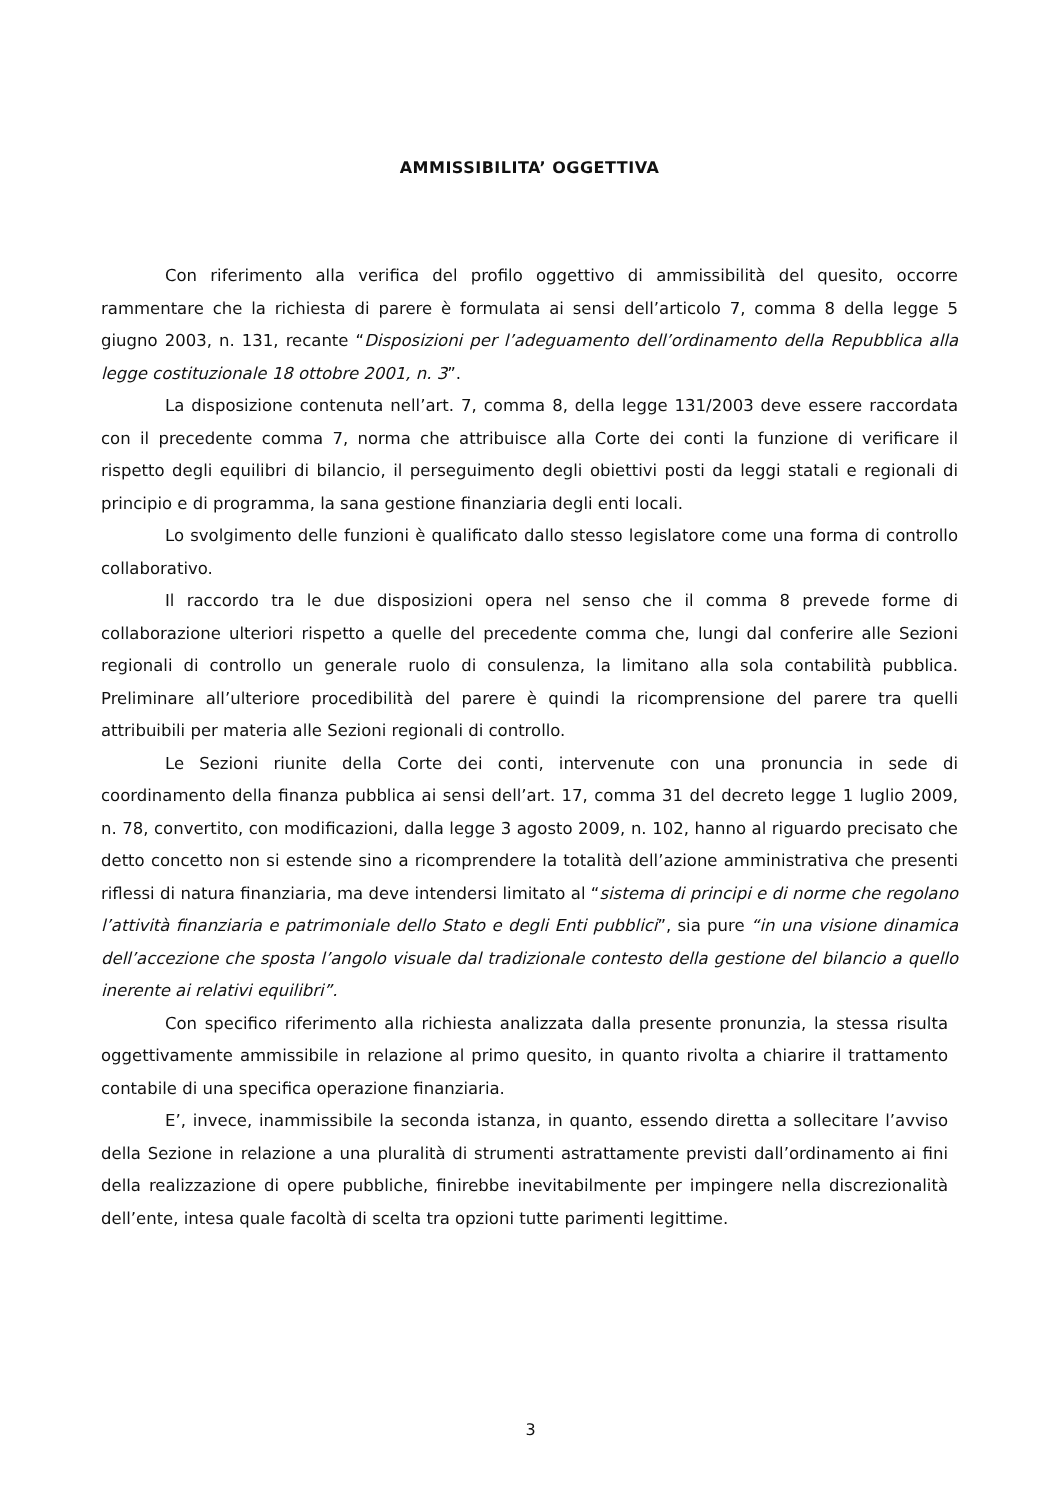AMMISSIBILITA’ OGGETTIVA
Con riferimento alla verifica del profilo oggettivo di ammissibilità del quesito, occorre rammentare che la richiesta di parere è formulata ai sensi dell’articolo 7, comma 8 della legge 5 giugno 2003, n. 131, recante “Disposizioni per l’adeguamento dell’ordinamento della Repubblica alla legge costituzionale 18 ottobre 2001, n. 3”.
La disposizione contenuta nell’art. 7, comma 8, della legge 131/2003 deve essere raccordata con il precedente comma 7, norma che attribuisce alla Corte dei conti la funzione di verificare il rispetto degli equilibri di bilancio, il perseguimento degli obiettivi posti da leggi statali e regionali di principio e di programma, la sana gestione finanziaria degli enti locali.
Lo svolgimento delle funzioni è qualificato dallo stesso legislatore come una forma di controllo collaborativo.
Il raccordo tra le due disposizioni opera nel senso che il comma 8 prevede forme di collaborazione ulteriori rispetto a quelle del precedente comma che, lungi dal conferire alle Sezioni regionali di controllo un generale ruolo di consulenza, la limitano alla sola contabilità pubblica. Preliminare all’ulteriore procedibilità del parere è quindi la ricomprensione del parere tra quelli attribuibili per materia alle Sezioni regionali di controllo.
Le Sezioni riunite della Corte dei conti, intervenute con una pronuncia in sede di coordinamento della finanza pubblica ai sensi dell’art. 17, comma 31 del decreto legge 1 luglio 2009, n. 78, convertito, con modificazioni, dalla legge 3 agosto 2009, n. 102, hanno al riguardo precisato che detto concetto non si estende sino a ricomprendere la totalità dell’azione amministrativa che presenti riflessi di natura finanziaria, ma deve intendersi limitato al “sistema di principi e di norme che regolano l’attività finanziaria e patrimoniale dello Stato e degli Enti pubblici”, sia pure “in una visione dinamica dell’accezione che sposta l’angolo visuale dal tradizionale contesto della gestione del bilancio a quello inerente ai relativi equilibri”.
Con specifico riferimento alla richiesta analizzata dalla presente pronunzia, la stessa risulta oggettivamente ammissibile in relazione al primo quesito, in quanto rivolta a chiarire il trattamento contabile di una specifica operazione finanziaria.
E’, invece, inammissibile la seconda istanza, in quanto, essendo diretta a sollecitare l’avviso della Sezione in relazione a una pluralità di strumenti astrattamente previsti dall’ordinamento ai fini della realizzazione di opere pubbliche, finirebbe inevitabilmente per impingere nella discrezionalità dell’ente, intesa quale facoltà di scelta tra opzioni tutte parimenti legittime.
3